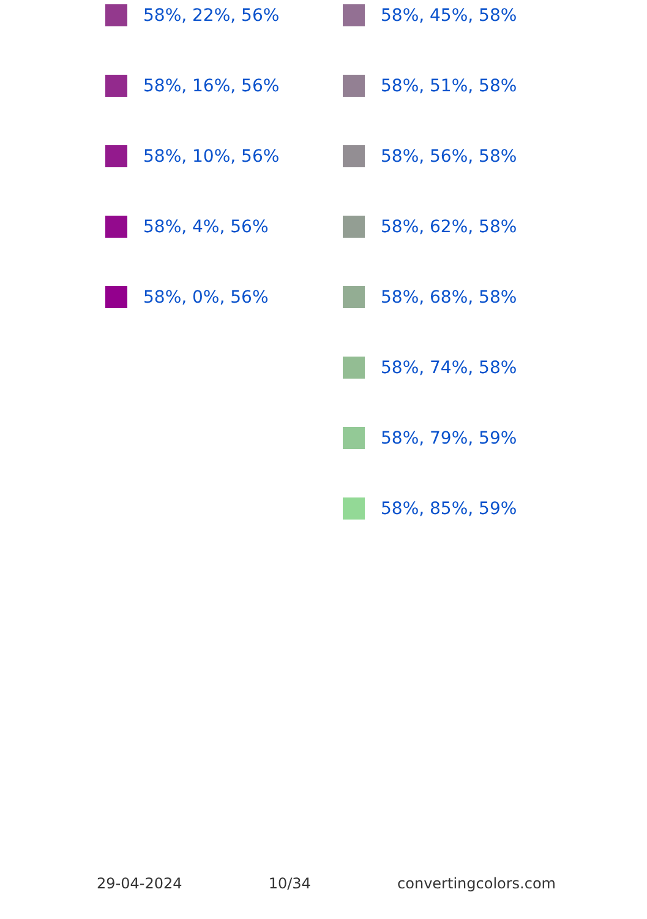58%, 22%, 56%
58%, 16%, 56%
58%, 10%, 56%
58%, 4%, 56%
58%, 0%, 56%
58%, 45%, 58%
58%, 51%, 58%
58%, 56%, 58%
58%, 62%, 58%
58%, 68%, 58%
58%, 74%, 58%
58%, 79%, 59%
58%, 85%, 59%
29-04-2024 10/34 convertingcolors.com